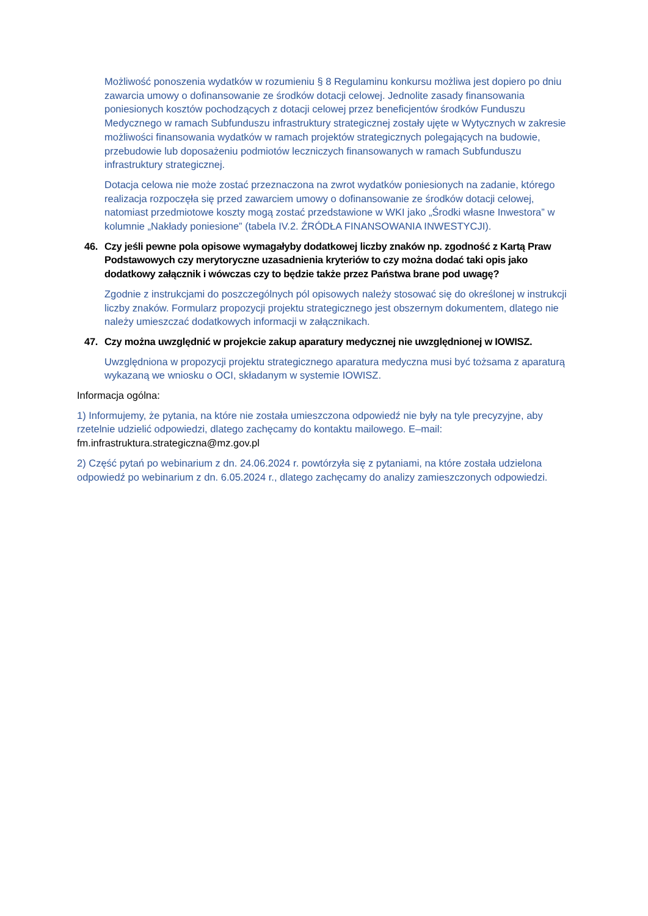Możliwość ponoszenia wydatków w rozumieniu § 8 Regulaminu konkursu możliwa jest dopiero po dniu zawarcia umowy o dofinansowanie ze środków dotacji celowej. Jednolite zasady finansowania poniesionych kosztów pochodzących z dotacji celowej przez beneficjentów środków Funduszu Medycznego w ramach Subfunduszu infrastruktury strategicznej zostały ujęte w Wytycznych w zakresie możliwości finansowania wydatków w ramach projektów strategicznych polegających na budowie, przebudowie lub doposażeniu podmiotów leczniczych finansowanych w ramach Subfunduszu infrastruktury strategicznej.
Dotacja celowa nie może zostać przeznaczona na zwrot wydatków poniesionych na zadanie, którego realizacja rozpoczęła się przed zawarciem umowy o dofinansowanie ze środków dotacji celowej, natomiast przedmiotowe koszty mogą zostać przedstawione w WKI jako „Środki własne Inwestora” w kolumnie „Nakłady poniesione” (tabela IV.2. ŹRÓDŁA FINANSOWANIA INWESTYCJI).
46. Czy jeśli pewne pola opisowe wymagałyby dodatkowej liczby znaków np. zgodność z Kartą Praw Podstawowych czy merytoryczne uzasadnienia kryteriów to czy można dodać taki opis jako dodatkowy załącznik i wówczas czy to będzie także przez Państwa brane pod uwagę?
Zgodnie z instrukcjami do poszczególnych pól opisowych należy stosować się do określonej w instrukcji liczby znaków. Formularz propozycji projektu strategicznego jest obszernym dokumentem, dlatego nie należy umieszczać dodatkowych informacji w załącznikach.
47. Czy można uwzględnić w projekcie zakup aparatury medycznej nie uwzględnionej w IOWISZ.
Uwzględniona w propozycji projektu strategicznego aparatura medyczna musi być tożsama z aparaturą wykazaną we wniosku o OCI, składanym w systemie IOWISZ.
Informacja ogólna:
1) Informujemy, że pytania, na które nie została umieszczona odpowiedź nie były na tyle precyzyjne, aby rzetelnie udzielić odpowiedzi, dlatego zachęcamy do kontaktu mailowego. E–mail: fm.infrastruktura.strategiczna@mz.gov.pl
2) Część pytań po webinarium z dn. 24.06.2024 r. powtórzyła się z pytaniami, na które została udzielona odpowiedź po webinarium z dn. 6.05.2024 r., dlatego zachęcamy do analizy zamieszczonych odpowiedzi.